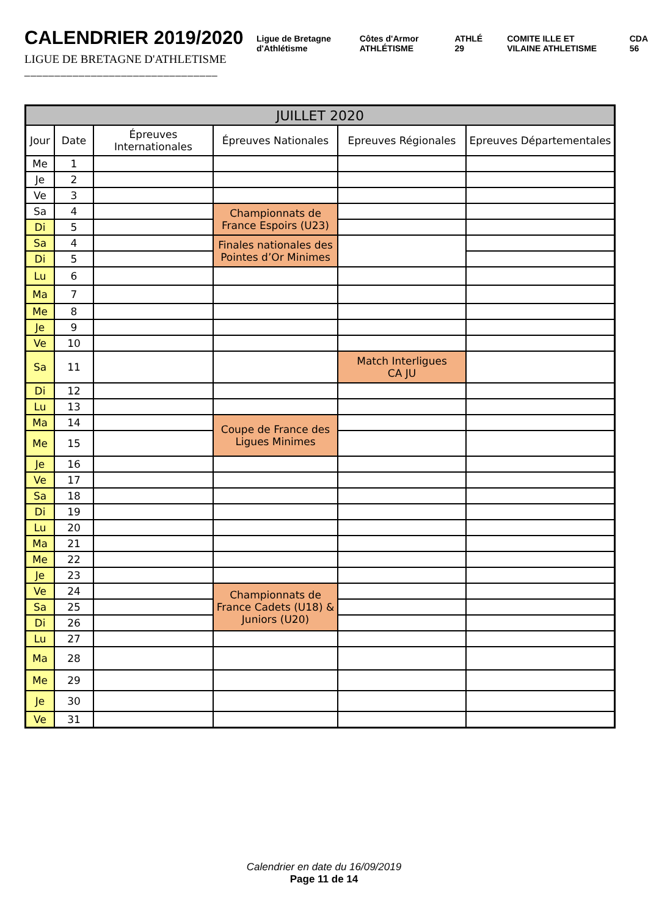CALENDRIER 2019/2020
LIGUE DE BRETAGNE D'ATHLETISME
________________________________
Ligue de Bretagne d'Athlétisme Côtes d'Armor ATHLÉTISME ATHLÉ 29 COMITE ILLE ET VILAINE ATHLETISME CDA 56
| JUILLET 2020 | | | | | |
| --- | --- | --- | --- | --- | --- |
| Jour | Date | Épreuves Internationales | Épreuves Nationales | Epreuves Régionales | Epreuves Départementales |
| Me | 1 | | | | |
| Je | 2 | | | | |
| Ve | 3 | | | | |
| Sa | 4 | | Championnats de France Espoirs (U23) | | |
| Di | 5 | | | | |
| Sa | 4 | | Finales nationales des Pointes d’Or Minimes | | |
| Di | 5 | | | | |
| Lu | 6 | | | | |
| Ma | 7 | | | | |
| Me | 8 | | | | |
| Je | 9 | | | | |
| Ve | 10 | | | | |
| Sa | 11 | | | Match Interligues CA JU | |
| Di | 12 | | | | |
| Lu | 13 | | | | |
| Ma | 14 | | Coupe de France des Ligues Minimes | | |
| Me | 15 | | | | |
| Je | 16 | | | | |
| Ve | 17 | | | | |
| Sa | 18 | | | | |
| Di | 19 | | | | |
| Lu | 20 | | | | |
| Ma | 21 | | | | |
| Me | 22 | | | | |
| Je | 23 | | | | |
| Ve | 24 | | Championnats de France Cadets (U18) & Juniors (U20) | | |
| Sa | 25 | | | | |
| Di | 26 | | | | |
| Lu | 27 | | | | |
| Ma | 28 | | | | |
| Me | 29 | | | | |
| Je | 30 | | | | |
| Ve | 31 | | | | |
Calendrier en date du 16/09/2019
Page 11 de 14